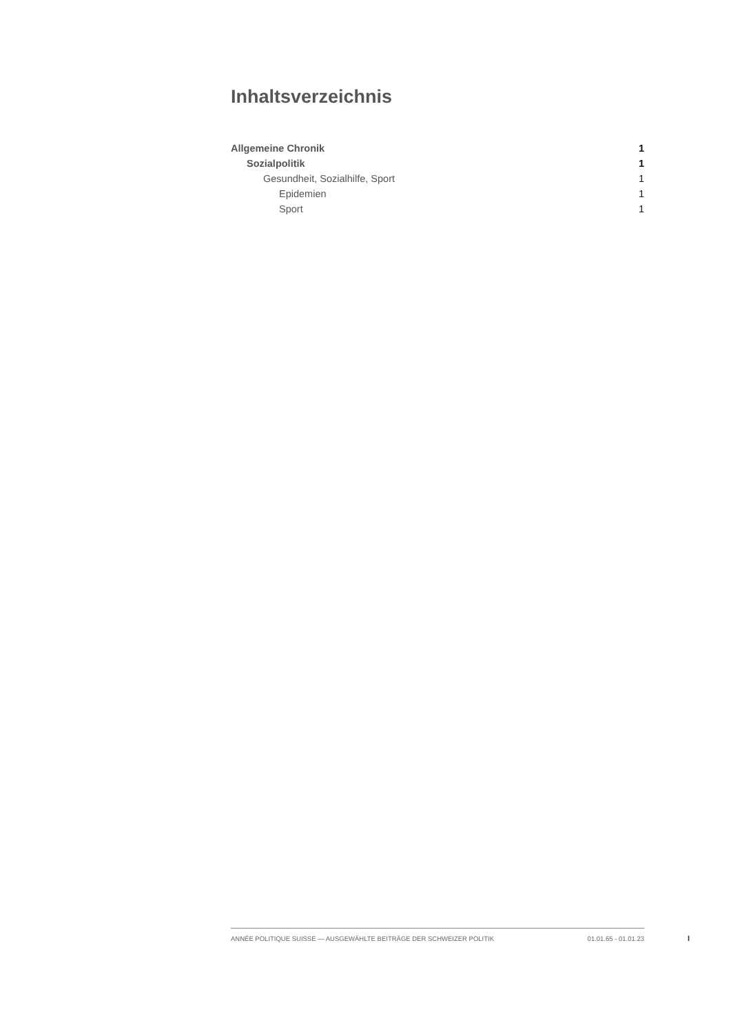Inhaltsverzeichnis
Allgemeine Chronik 1
Sozialpolitik 1
Gesundheit, Sozialhilfe, Sport 1
Epidemien 1
Sport 1
ANNÉE POLITIQUE SUISSE — AUSGEWÄHLTE BEITRÄGE DER SCHWEIZER POLITIK 01.01.65 - 01.01.23
I